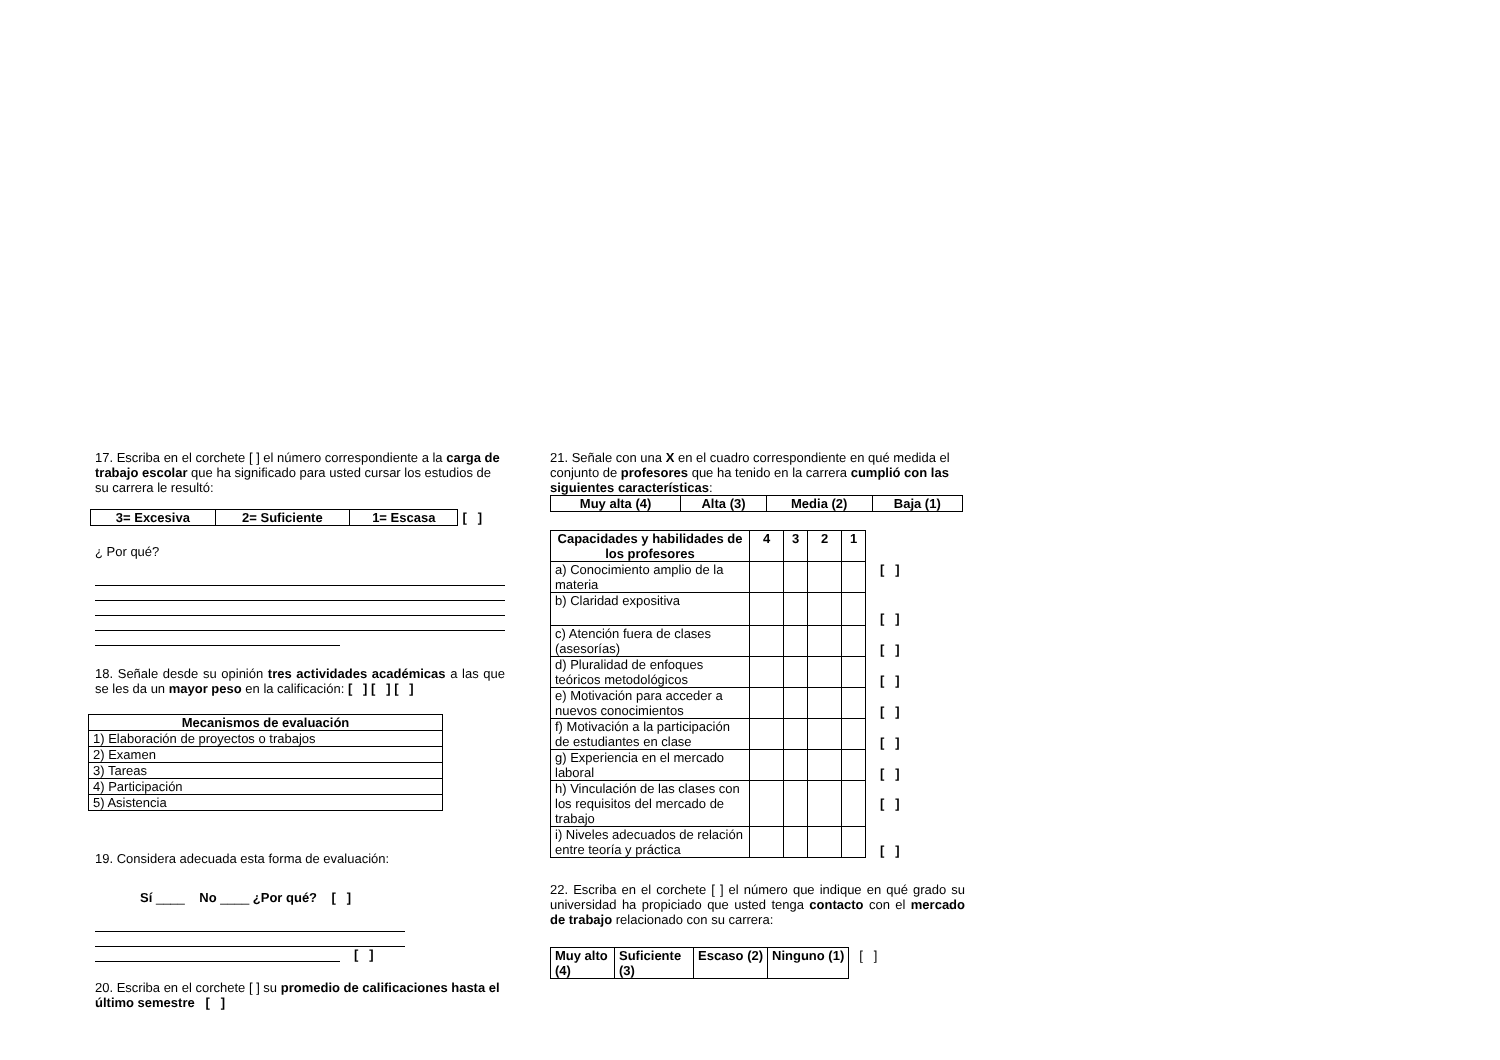17. Escriba en el corchete [ ] el número correspondiente a la carga de trabajo escolar que ha significado para usted cursar los estudios de su carrera le resultó:
| 3= Excesiva | 2= Suficiente | 1= Escasa | [ ] |
¿ Por qué?
18. Señale desde su opinión tres actividades académicas a las que se les da un mayor peso en la calificación: [ ] [ ] [ ]
| Mecanismos de evaluación |
| --- |
| 1) Elaboración de proyectos o trabajos |
| 2) Examen |
| 3) Tareas |
| 4) Participación |
| 5) Asistencia |
19. Considera adecuada esta forma de evaluación:
Sí ____ No ____ ¿Por qué? [ ]
[ ]
20. Escriba en el corchete [ ] su promedio de calificaciones hasta el último semestre [ ]
21. Señale con una X en el cuadro correspondiente en qué medida el conjunto de profesores que ha tenido en la carrera cumplió con las siguientes características:
| Muy alta (4) | Alta (3) | Media (2) | Baja (1) |
| --- | --- | --- | --- |
| Capacidades y habilidades de los profesores | 4 | 3 | 2 | 1 | |
| a) Conocimiento amplio de la materia | | | | | [ ] |
| b) Claridad expositiva | | | | | [ ] |
| c) Atención fuera de clases (asesorías) | | | | | [ ] |
| d) Pluralidad de enfoques teóricos metodológicos | | | | | [ ] |
| e) Motivación para acceder a nuevos conocimientos | | | | | [ ] |
| f) Motivación a la participación de estudiantes en clase | | | | | [ ] |
| g) Experiencia en el mercado laboral | | | | | [ ] |
| h) Vinculación de las clases con los requisitos del mercado de trabajo | | | | | [ ] |
| i) Niveles adecuados de relación entre teoría y práctica | | | | | [ ] |
22. Escriba en el corchete [ ] el número que indique en qué grado su universidad ha propiciado que usted tenga contacto con el mercado de trabajo relacionado con su carrera:
| Muy alto (4) | Suficiente (3) | Escaso (2) | Ninguno (1) | [ ] |